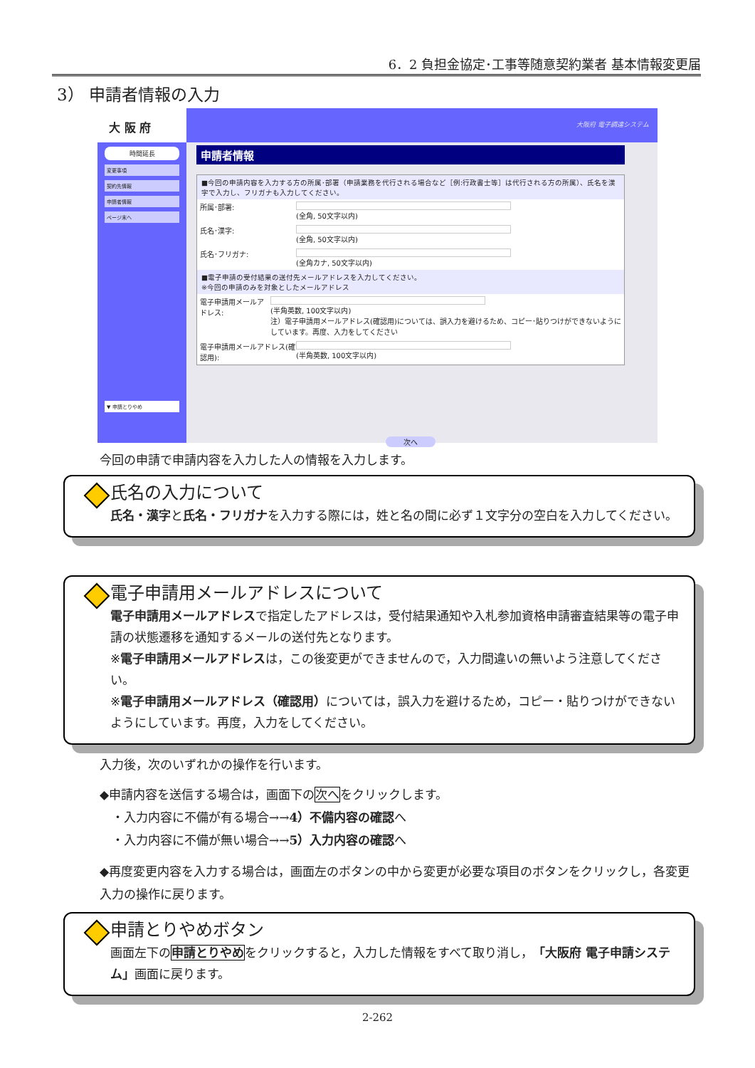6．2 負担金協定･工事等随意契約業者 基本情報変更届
3） 申請者情報の入力
大 阪 府
時間延長
変更事項
契約先情報
申請者情報
ページ末へ
▼ 申請とりやめ
大阪府 電子調達システム
申請者情報
■今回の申請内容を入力する方の所属･部署（申請業務を代行される場合など［例:行政書士等］は代行される方の所属）、氏名を漢字で入力し、フリガナも入力してください。
所属･部署: (全角, 50文字以内)
氏名･漢字: (全角, 50文字以内)
氏名･フリガナ: (全角カナ, 50文字以内)
■電子申請の受付結果の送付先メールアドレスを入力してください。
※今回の申請のみを対象としたメールアドレス
電子申請用メールアドレス: (半角英数, 100文字以内)
注）電子申請用メールアドレス(確認用)については、誤入力を避けるため、コピー･貼りつけができないようにしています。再度、入力をしてください
電子申請用メールアドレス(確認用):
(半角英数, 100文字以内)
次へ
今回の申請で申請内容を入力した人の情報を入力します。
氏名の入力について
氏名・漢字と氏名・フリガナを入力する際には，姓と名の間に必ず１文字分の空白を入力してください。
電子申請用メールアドレスについて
電子申請用メールアドレスで指定したアドレスは，受付結果通知や入札参加資格申請審査結果等の電子申請の状態遷移を通知するメールの送付先となります。
※電子申請用メールアドレスは，この後変更ができませんので，入力間違いの無いよう注意してください。
※電子申請用メールアドレス（確認用）については，誤入力を避けるため，コピー・貼りつけができないようにしています。再度，入力をしてください。
入力後，次のいずれかの操作を行います。
◆申請内容を送信する場合は，画面下の次へをクリックします。
　・入力内容に不備が有る場合→→4）不備内容の確認へ
　・入力内容に不備が無い場合→→5）入力内容の確認へ
◆再度変更内容を入力する場合は，画面左のボタンの中から変更が必要な項目のボタンをクリックし，各変更入力の操作に戻ります。
申請とりやめボタン
画面左下の申請とりやめをクリックすると，入力した情報をすべて取り消し，「大阪府 電子申請システム」画面に戻ります。
2-262